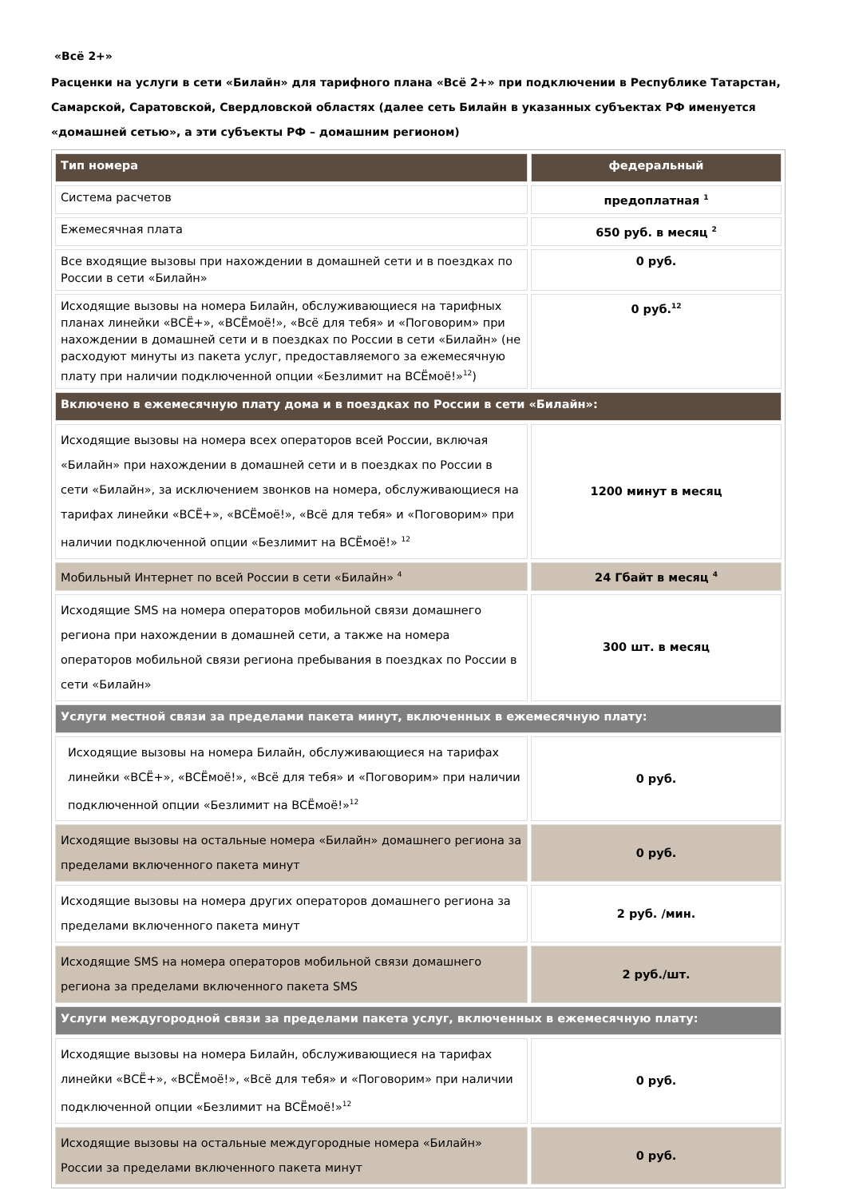«Всё 2+»
Расценки на услуги в сети «Билайн» для тарифного плана «Всё 2+» при подключении в Республике Татарстан, Самарской, Саратовской, Свердловской областях (далее сеть Билайн в указанных субъектах РФ именуется «домашней сетью», а эти субъекты РФ – домашним регионом)
| Тип номера | федеральный |
| Система расчетов | предоплатная <sup>1</sup> |
| Ежемесячная плата | 650 руб. в месяц <sup>2</sup> |
| Все входящие вызовы при нахождении в домашней сети и в поездках по России в сети «Билайн» | 0 руб. |
| Исходящие вызовы на номера Билайн, обслуживающиеся на тарифных планах линейки «ВСЁ+», «ВСЁмоё!», «Всё для тебя» и «Поговорим» при нахождении в домашней сети и в поездках по России в сети «Билайн» (не расходуют минуты из пакета услуг, предоставляемого за ежемесячную плату при наличии подключенной опции «Безлимит на ВСЁмоё!»<sup>12</sup>) | 0 руб.<sup>12</sup> |
| Включено в ежемесячную плату дома и в поездках по России в сети «Билайн»: | |
| Исходящие вызовы на номера всех операторов всей России, включая «Билайн» при нахождении в домашней сети и в поездках по России в сети «Билайн», за исключением звонков на номера, обслуживающиеся на тарифах линейки «ВСЁ+», «ВСЁмоё!», «Всё для тебя» и «Поговорим» при наличии подключенной опции «Безлимит на ВСЁмоё!» <sup>12</sup> | 1200 минут в месяц |
| Мобильный Интернет по всей России в сети «Билайн» <sup>4</sup> | 24 Гбайт в месяц <sup>4</sup> |
| Исходящие SMS на номера операторов мобильной связи домашнего региона при нахождении в домашней сети, а также на номера операторов мобильной связи региона пребывания в поездках по России в сети «Билайн» | 300 шт. в месяц |
| Услуги местной связи за пределами пакета минут, включенных в ежемесячную плату: | |
| Исходящие вызовы на номера Билайн, обслуживающиеся на тарифах линейки «ВСЁ+», «ВСЁмоё!», «Всё для тебя» и «Поговорим» при наличии подключенной опции «Безлимит на ВСЁмоё!»<sup>12</sup> | 0 руб. |
| Исходящие вызовы на остальные номера «Билайн» домашнего региона за пределами включенного пакета минут | 0 руб. |
| Исходящие вызовы на номера других операторов домашнего региона за пределами включенного пакета минут | 2 руб. /мин. |
| Исходящие SMS на номера операторов мобильной связи домашнего региона за пределами включенного пакета SMS | 2 руб./шт. |
| Услуги междугородной связи за пределами пакета услуг, включенных в ежемесячную плату: | |
| Исходящие вызовы на номера Билайн, обслуживающиеся на тарифах линейки «ВСЁ+», «ВСЁмоё!», «Всё для тебя» и «Поговорим» при наличии подключенной опции «Безлимит на ВСЁмоё!»<sup>12</sup> | 0 руб. |
| Исходящие вызовы на остальные междугородные номера «Билайн» России за пределами включенного пакета минут | 0 руб. |